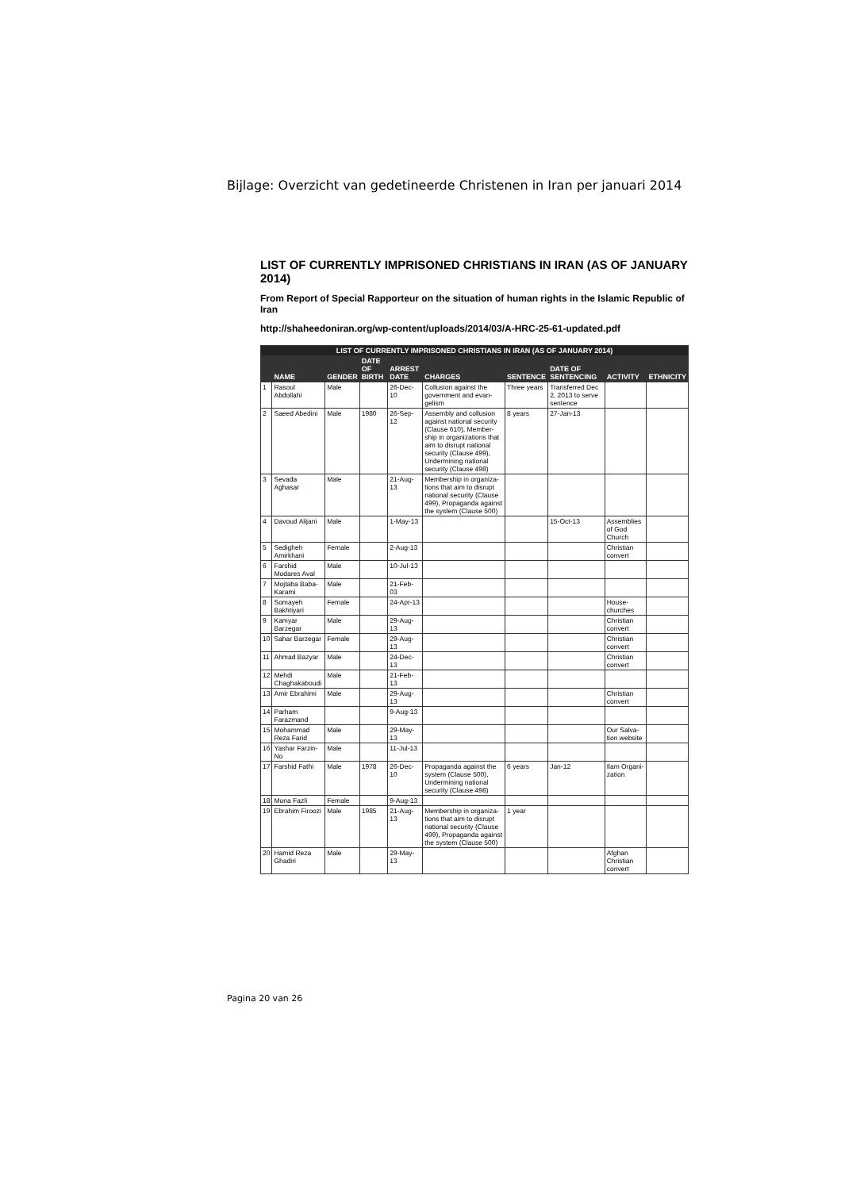Bijlage: Overzicht van gedetineerde Christenen in Iran per januari 2014
LIST OF CURRENTLY IMPRISONED CHRISTIANS IN IRAN (AS OF JANUARY 2014)
From Report of Special Rapporteur on the situation of human rights in the Islamic Republic of Iran
http://shaheedoniran.org/wp-content/uploads/2014/03/A-HRC-25-61-updated.pdf
| LIST OF CURRENTLY IMPRISONED CHRISTIANS IN IRAN (AS OF JANUARY 2014) | | | | | | | | | |
| --- | --- | --- | --- | --- | --- | --- | --- | --- | --- |
| | NAME | GENDER | DATE OF BIRTH | ARREST DATE | CHARGES | SENTENCE | DATE OF SENTENCING | ACTIVITY | ETHNICITY |
| 1 | Rasoul Abdollahi | Male | | 26-Dec-10 | Collusion against the government and evan-gelism | Three years | Transferred Dec 2, 2013 to serve sentence | | |
| 2 | Saeed Abedini | Male | 1980 | 26-Sep-12 | Assembly and collusion against national security (Clause 610), Member-ship in organizations that aim to disrupt national security (Clause 499), Undermining national security (Clause 498) | 8 years | 27-Jan-13 | | |
| 3 | Sevada Aghasar | Male | | 21-Aug-13 | Membership in organiza-tions that aim to disrupt national security (Clause 499), Propaganda against the system (Clause 500) | | | | |
| 4 | Davoud Alijani | Male | | 1-May-13 | | | 15-Oct-13 | Assemblies of God Church | |
| 5 | Sedigheh Amirkhani | Female | | 2-Aug-13 | | | | Christian convert | |
| 6 | Farshid Modares Aval | Male | | 10-Jul-13 | | | | | |
| 7 | Mojtaba Baba-Karami | Male | | 21-Feb-03 | | | | | |
| 8 | Somayeh Bakhtiyari | Female | | 24-Apr-13 | | | | House-churches | |
| 9 | Kamyar Barzegar | Male | | 29-Aug-13 | | | | Christian convert | |
| 10 | Sahar Barzegar | Female | | 29-Aug-13 | | | | Christian convert | |
| 11 | Ahmad Bazyar | Male | | 24-Dec-13 | | | | Christian convert | |
| 12 | Mehdi Chaghakaboudi | Male | | 21-Feb-13 | | | | | |
| 13 | Amir Ebrahimi | Male | | 29-Aug-13 | | | | Christian convert | |
| 14 | Parham Farazmand | | | 9-Aug-13 | | | | | |
| 15 | Mohammad Reza Farid | Male | | 29-May-13 | | | | Our Salva-tion website | |
| 16 | Yashar Farzin-No | Male | | 11-Jul-13 | | | | | |
| 17 | Farshid Fathi | Male | 1978 | 26-Dec-10 | Propaganda against the system (Clause 500), Undermining national security (Clause 498) | 6 years | Jan-12 | Ilam Organi-zation | |
| 18 | Mona Fazli | Female | | 9-Aug-13 | | | | | |
| 19 | Ebrahim Firoozi | Male | 1985 | 21-Aug-13 | Membership in organiza-tions that aim to disrupt national security (Clause 499), Propaganda against the system (Clause 500) | 1 year | | | |
| 20 | Hamid Reza Ghadiri | Male | | 29-May-13 | | | | Afghan Christian convert | |
Pagina 20 van 26